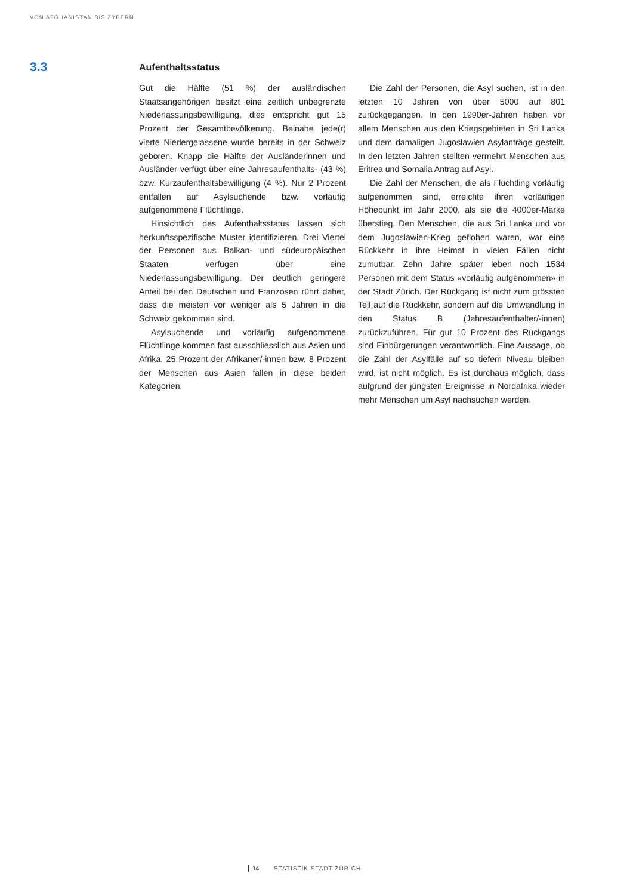VON AFGHANISTAN BIS ZYPERN
3.3
Aufenthaltsstatus
Gut die Hälfte (51 %) der ausländischen Staatsangehörigen besitzt eine zeitlich unbegrenzte Niederlassungsbewilligung, dies entspricht gut 15 Prozent der Gesamtbevölkerung. Beinahe jede(r) vierte Niedergelassene wurde bereits in der Schweiz geboren. Knapp die Hälfte der Ausländerinnen und Ausländer verfügt über eine Jahresaufenthalts- (43 %) bzw. Kurzaufenthaltsbewilligung (4 %). Nur 2 Prozent entfallen auf Asylsuchende bzw. vorläufig aufgenommene Flüchtlinge.
Hinsichtlich des Aufenthaltsstatus lassen sich herkunftsspezifische Muster identifizieren. Drei Viertel der Personen aus Balkan- und südeuropäischen Staaten verfügen über eine Niederlassungsbewilligung. Der deutlich geringere Anteil bei den Deutschen und Franzosen rührt daher, dass die meisten vor weniger als 5 Jahren in die Schweiz gekommen sind.
Asylsuchende und vorläufig aufgenommene Flüchtlinge kommen fast ausschliesslich aus Asien und Afrika. 25 Prozent der Afrikaner/-innen bzw. 8 Prozent der Menschen aus Asien fallen in diese beiden Kategorien.
Die Zahl der Personen, die Asyl suchen, ist in den letzten 10 Jahren von über 5000 auf 801 zurückgegangen. In den 1990er-Jahren haben vor allem Menschen aus den Kriegsgebieten in Sri Lanka und dem damaligen Jugoslawien Asylanträge gestellt. In den letzten Jahren stellten vermehrt Menschen aus Eritrea und Somalia Antrag auf Asyl.
Die Zahl der Menschen, die als Flüchtling vorläufig aufgenommen sind, erreichte ihren vorläufigen Höhepunkt im Jahr 2000, als sie die 4000er-Marke überstieg. Den Menschen, die aus Sri Lanka und vor dem Jugoslawien-Krieg geflohen waren, war eine Rückkehr in ihre Heimat in vielen Fällen nicht zumutbar. Zehn Jahre später leben noch 1534 Personen mit dem Status «vorläufig aufgenommen» in der Stadt Zürich. Der Rückgang ist nicht zum grössten Teil auf die Rückkehr, sondern auf die Umwandlung in den Status B (Jahresaufenthalter/-innen) zurückzuführen. Für gut 10 Prozent des Rückgangs sind Einbürgerungen verantwortlich. Eine Aussage, ob die Zahl der Asylfälle auf so tiefem Niveau bleiben wird, ist nicht möglich. Es ist durchaus möglich, dass aufgrund der jüngsten Ereignisse in Nordafrika wieder mehr Menschen um Asyl nachsuchen werden.
14 STATISTIK STADT ZÜRICH